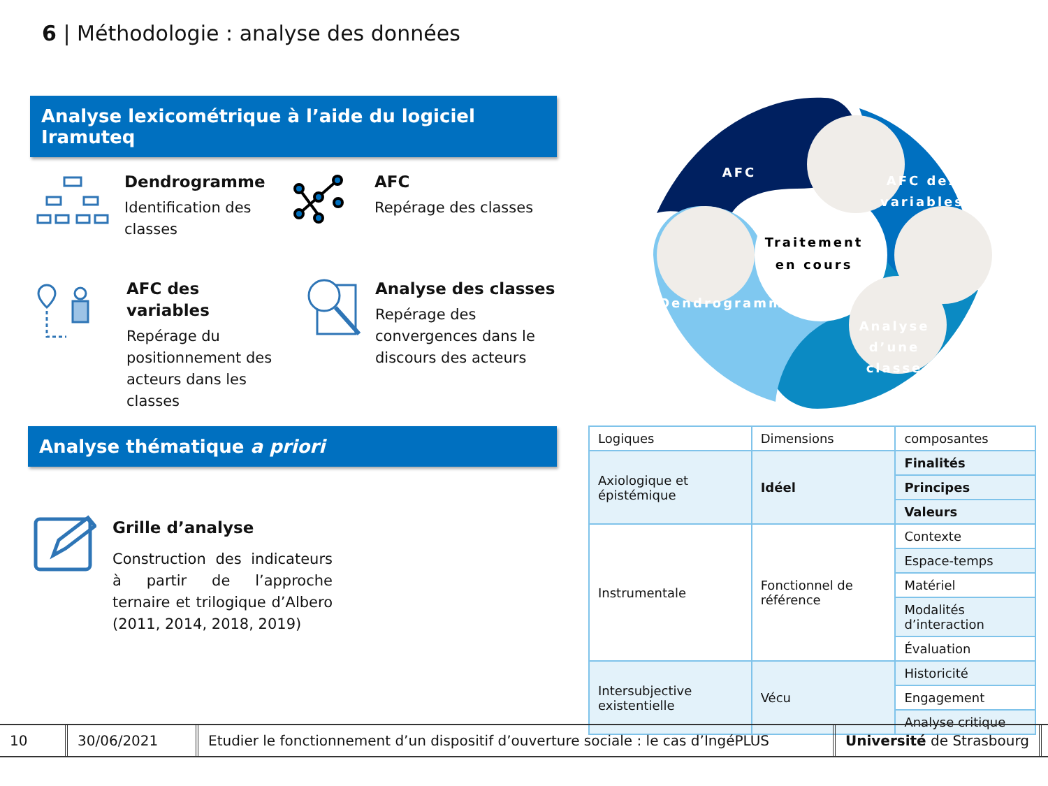6 | Méthodologie : analyse des données
Analyse lexicométrique à l’aide du logiciel Iramuteq
Dendrogramme
Identification des classes
AFC
Repérage des classes
AFC des variables
Repérage du positionnement des acteurs dans les classes
Analyse des classes
Repérage des convergences dans le discours des acteurs
AFC
AFC des
variables
Traitement
en cours
Dendrogramme
.
Analyse d’une classe
Analyse thématique a priori
Grille d’analyse
Construction des indicateurs à partir de l’approche ternaire et trilogique d’Albero (2011, 2014, 2018, 2019)
| Logiques | Dimensions | composantes |
| Axiologique et épistémique | Idéel | Finalités |
| | | Principes |
| | | Valeurs |
| Instrumentale | Fonctionnel de référence | Contexte |
| | | Espace-temps |
| | | Matériel |
| | | Modalités d’interaction |
| | | Évaluation |
| Intersubjective existentielle | Vécu | Historicité |
| | | Engagement |
| | | Analyse critique |
10 30/06/2021
Etudier le fonctionnement d’un dispositif d’ouverture sociale : le cas d’IngéPLUS
Université de Strasbourg